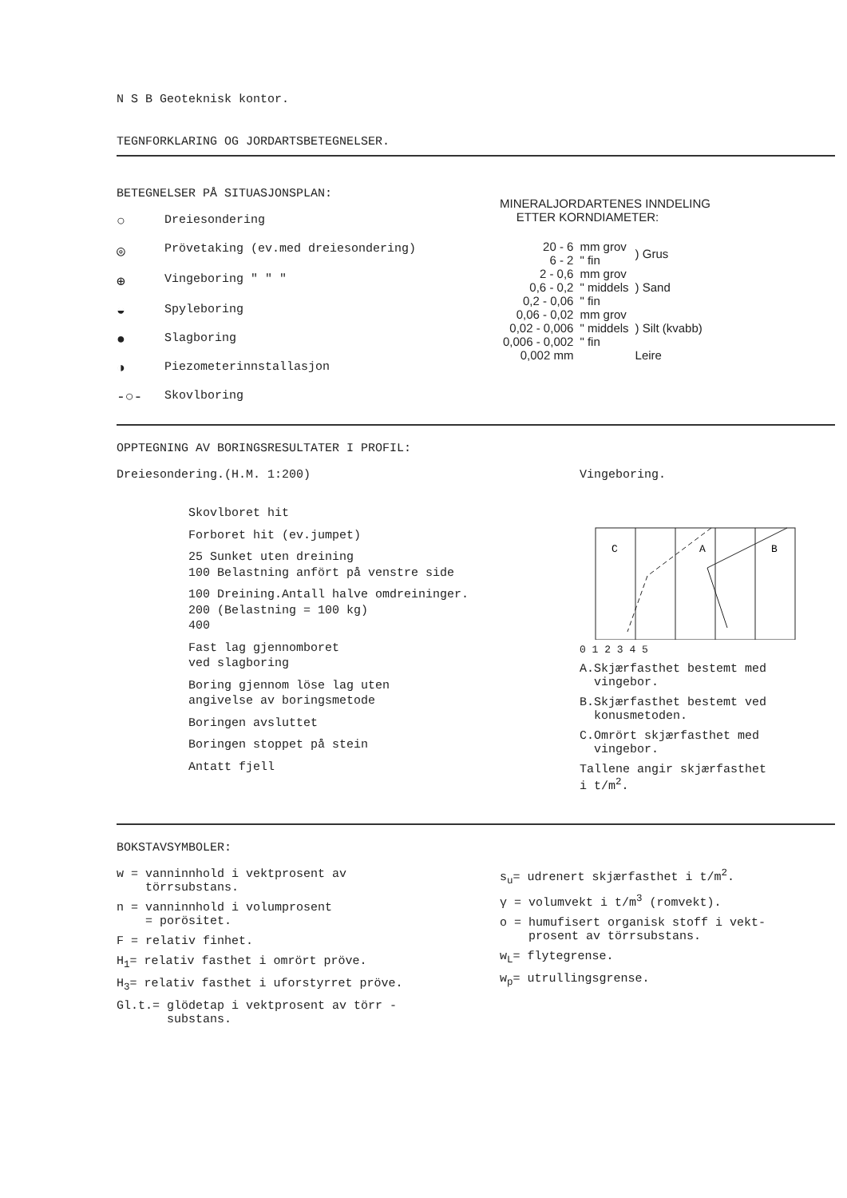N S B Geoteknisk kontor.
TEGNFORKLARING OG JORDARTSBETEGNELSER.
BETEGNELSER PÅ SITUASJONSPLAN:
○ Dreiesondering
◎ Prövetaking (ev.med dreiesondering)
⊕ Vingeboring " " "
◒ Spyleboring
● Slagboring
◑ Piezometerinnstallasjon
-○- Skovlboring
MINERALJORDARTENES INNDELING
ETTER KORNDIAMETER:
| 20 - 6 | mm grov | ) Grus |
| 6 - 2 | " fin | |
| 2 - 0,6 | mm grov | ) Sand |
| 0,6 - 0,2 | " middels | |
| 0,2 - 0,06 | " fin | |
| 0,06 - 0,02 | mm grov | ) Silt (kvabb) |
| 0,02 - 0,006 | " middels | |
| 0,006 - 0,002 | " fin | |
| 0,002 mm | | Leire |
OPPTEGNING AV BORINGSRESULTATER I PROFIL:
Dreiesondering.(H.M. 1:200)
Skovlboret hit
Forboret hit (ev.jumpet)
25 Sunket uten dreining
100 Belastning anfört på venstre side
100 Dreining.Antall halve omdreininger.
200 (Belastning = 100 kg)
400
Fast lag gjennomboret
ved slagboring
Boring gjennom löse lag uten
angivelse av boringsmetode
Boringen avsluttet
Boringen stoppet på stein
Antatt fjell
Vingeboring.
C
A
B
0 1 2 3 4 5
A.Skjærfasthet bestemt med
vingebor.
B.Skjærfasthet bestemt ved
konusmetoden.
C.Omrört skjærfasthet med
vingebor.
Tallene angir skjærfasthet
i t/m<sup>2</sup>.
BOKSTAVSYMBOLER:
w = vanninnhold i vektprosent av
törrsubstans.
n = vanninnhold i volumprosent
= porösitet.
F = relativ finhet.
H<sub>1</sub>= relativ fasthet i omrört pröve.
H<sub>3</sub>= relativ fasthet i uforstyrret pröve.
Gl.t.= glödetap i vektprosent av törr -
substans.
s<sub>u</sub>= udrenert skjærfasthet i t/m<sup>2</sup>.
γ = volumvekt i t/m<sup>3</sup> (romvekt).
o = humufisert organisk stoff i vekt-
prosent av törrsubstans.
w<sub>L</sub>= flytegrense.
w<sub>p</sub>= utrullingsgrense.